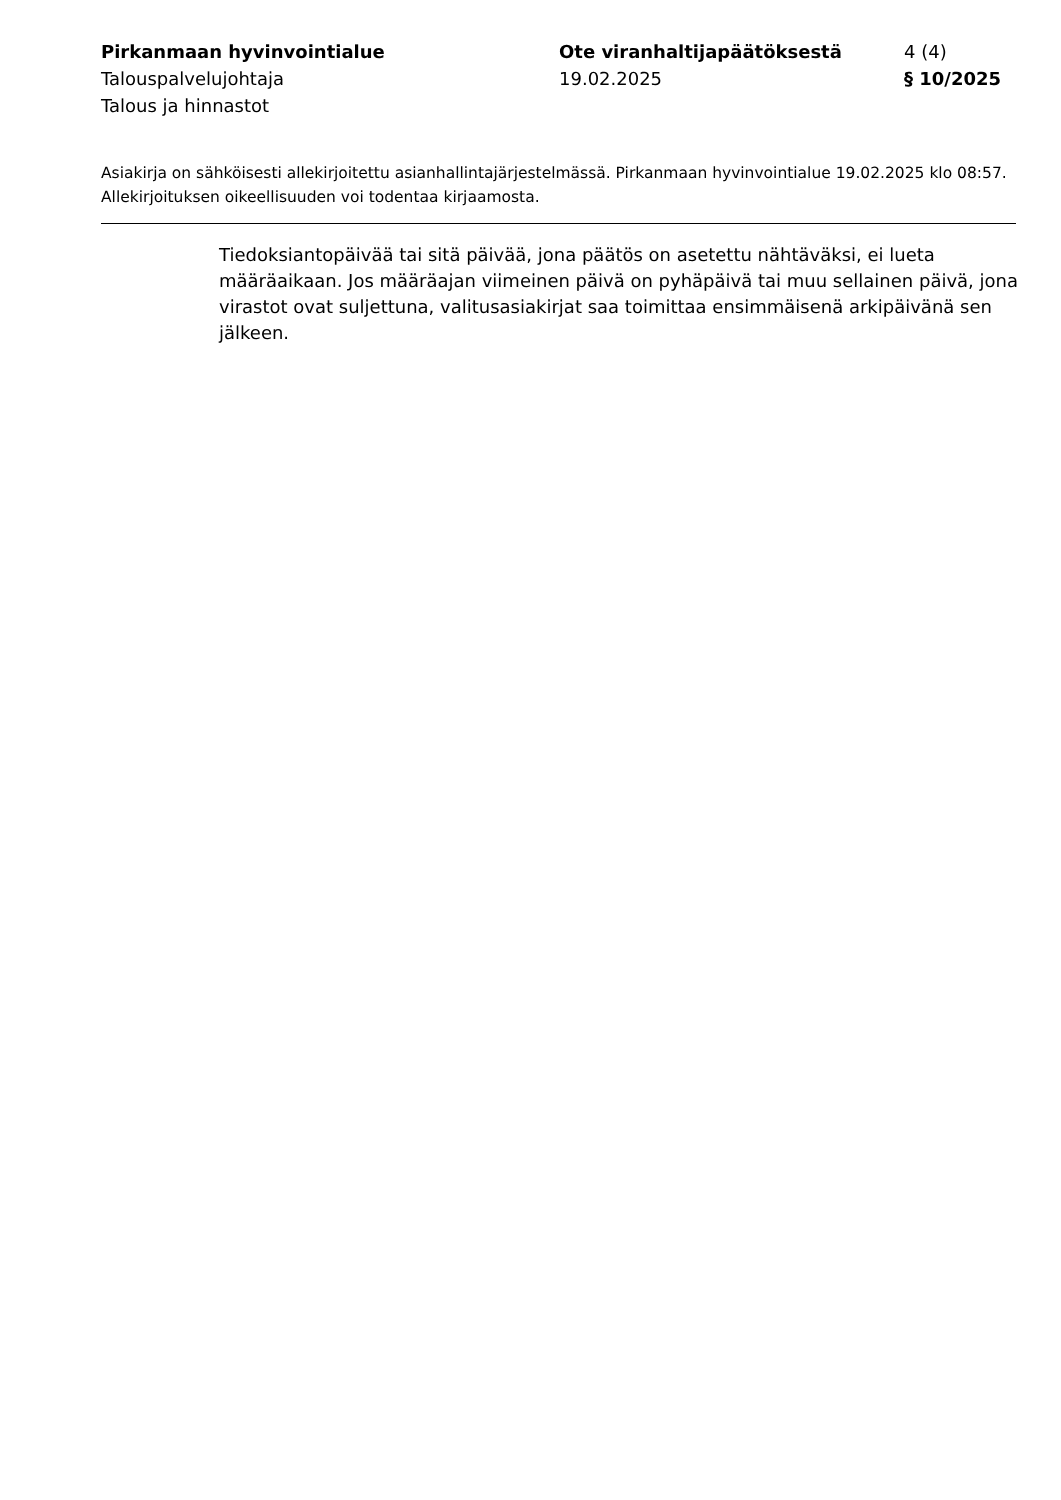Pirkanmaan hyvinvointialue
Talouspalvelujohtaja
Talous ja hinnastot
Ote viranhaltijapäätöksestä
19.02.2025
4 (4)
§ 10/2025
Asiakirja on sähköisesti allekirjoitettu asianhallintajärjestelmässä. Pirkanmaan hyvinvointialue 19.02.2025 klo 08:57. Allekirjoituksen oikeellisuuden voi todentaa kirjaamosta.
Tiedoksiantopäivää tai sitä päivää, jona päätös on asetettu nähtäväksi, ei lueta määräaikaan. Jos määräajan viimeinen päivä on pyhäpäivä tai muu sellainen päivä, jona virastot ovat suljettuna, valitusasiakirjat saa toimittaa ensimmäisenä arkipäivänä sen jälkeen.